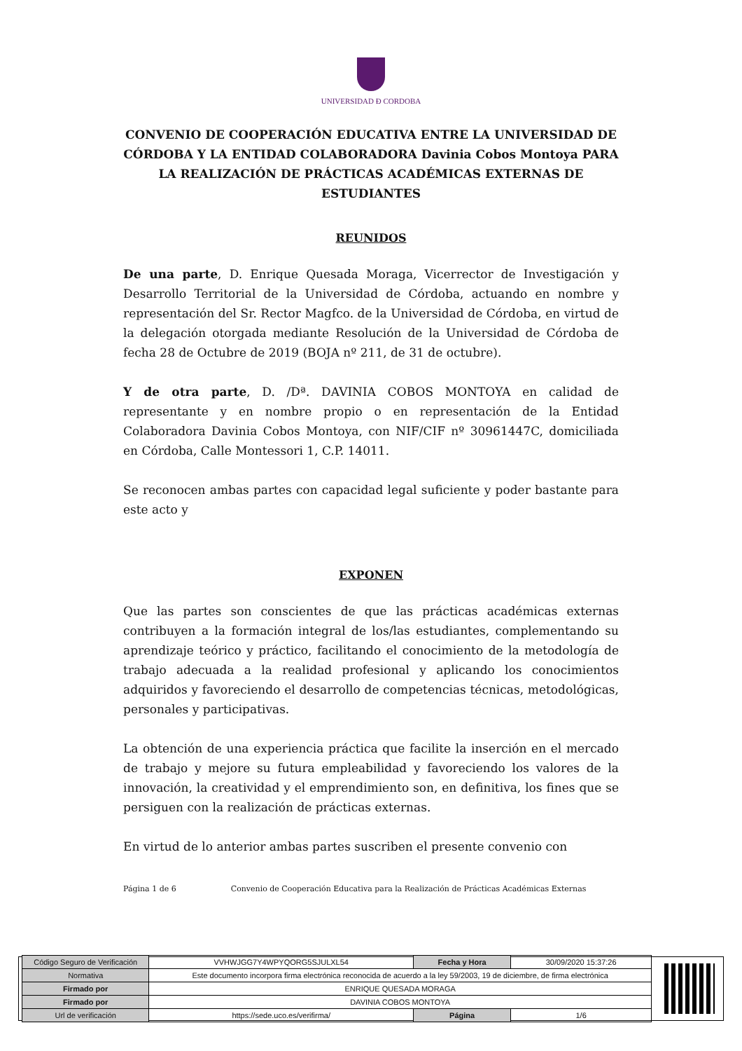UNIVERSIDAD Ð CORDOBA
CONVENIO DE COOPERACIÓN EDUCATIVA ENTRE LA UNIVERSIDAD DE CÓRDOBA Y LA ENTIDAD COLABORADORA Davinia Cobos Montoya PARA LA REALIZACIÓN DE PRÁCTICAS ACADÉMICAS EXTERNAS DE ESTUDIANTES
REUNIDOS
De una parte, D. Enrique Quesada Moraga, Vicerrector de Investigación y Desarrollo Territorial de la Universidad de Córdoba, actuando en nombre y representación del Sr. Rector Magfco. de la Universidad de Córdoba, en virtud de la delegación otorgada mediante Resolución de la Universidad de Córdoba de fecha 28 de Octubre de 2019 (BOJA nº 211, de 31 de octubre).
Y de otra parte, D. /Dª. DAVINIA COBOS MONTOYA en calidad de representante y en nombre propio o en representación de la Entidad Colaboradora Davinia Cobos Montoya, con NIF/CIF nº 30961447C, domiciliada en Córdoba, Calle Montessori 1, C.P. 14011.
Se reconocen ambas partes con capacidad legal suficiente y poder bastante para este acto y
EXPONEN
Que las partes son conscientes de que las prácticas académicas externas contribuyen a la formación integral de los/las estudiantes, complementando su aprendizaje teórico y práctico, facilitando el conocimiento de la metodología de trabajo adecuada a la realidad profesional y aplicando los conocimientos adquiridos y favoreciendo el desarrollo de competencias técnicas, metodológicas, personales y participativas.
La obtención de una experiencia práctica que facilite la inserción en el mercado de trabajo y mejore su futura empleabilidad y favoreciendo los valores de la innovación, la creatividad y el emprendimiento son, en definitiva, los fines que se persiguen con la realización de prácticas externas.
En virtud de lo anterior ambas partes suscriben el presente convenio con
Página 1 de 6 Convenio de Cooperación Educativa para la Realización de Prácticas Académicas Externas
| Código Seguro de Verificación | VVHWJGG7Y4WPYQORG5SJULXL54 | Fecha y Hora | 30/09/2020 15:37:26 |
| Normativa | Este documento incorpora firma electrónica reconocida de acuerdo a la ley 59/2003, 19 de diciembre, de firma electrónica | | |
| Firmado por | ENRIQUE QUESADA MORAGA | | |
| Firmado por | DAVINIA COBOS MONTOYA | | |
| Url de verificación | https://sede.uco.es/verifirma/ | Página | 1/6 |